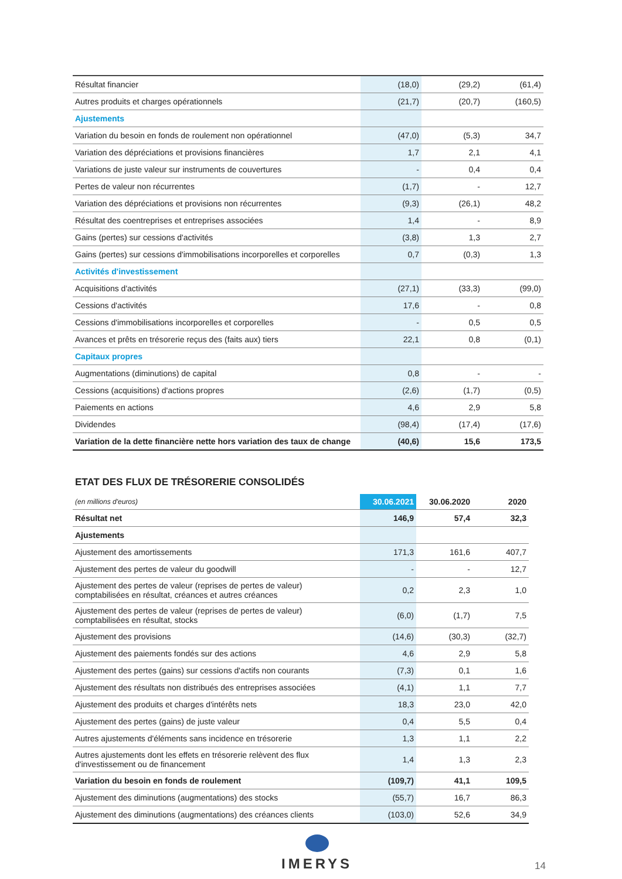| Résultat financier | (18,0) | (29,2) | (61,4) |
| Autres produits et charges opérationnels | (21,7) | (20,7) | (160,5) |
| Ajustements | | | |
| Variation du besoin en fonds de roulement non opérationnel | (47,0) | (5,3) | 34,7 |
| Variation des dépréciations et provisions financières | 1,7 | 2,1 | 4,1 |
| Variations de juste valeur sur instruments de couvertures | - | 0,4 | 0,4 |
| Pertes de valeur non récurrentes | (1,7) | - | 12,7 |
| Variation des dépréciations et provisions non récurrentes | (9,3) | (26,1) | 48,2 |
| Résultat des coentreprises et entreprises associées | 1,4 | - | 8,9 |
| Gains (pertes) sur cessions d'activités | (3,8) | 1,3 | 2,7 |
| Gains (pertes) sur cessions d'immobilisations incorporelles et corporelles | 0,7 | (0,3) | 1,3 |
| Activités d'investissement | | | |
| Acquisitions d'activités | (27,1) | (33,3) | (99,0) |
| Cessions d'activités | 17,6 | - | 0,8 |
| Cessions d'immobilisations incorporelles et corporelles | - | 0,5 | 0,5 |
| Avances et prêts en trésorerie reçus des (faits aux) tiers | 22,1 | 0,8 | (0,1) |
| Capitaux propres | | | |
| Augmentations (diminutions) de capital | 0,8 | - | - |
| Cessions (acquisitions) d'actions propres | (2,6) | (1,7) | (0,5) |
| Paiements en actions | 4,6 | 2,9 | 5,8 |
| Dividendes | (98,4) | (17,4) | (17,6) |
| Variation de la dette financière nette hors variation des taux de change | (40,6) | 15,6 | 173,5 |
ETAT DES FLUX DE TRÉSORERIE CONSOLIDÉS
| (en millions d'euros) | 30.06.2021 | 30.06.2020 | 2020 |
| Résultat net | 146,9 | 57,4 | 32,3 |
| Ajustements | | | |
| Ajustement des amortissements | 171,3 | 161,6 | 407,7 |
| Ajustement des pertes de valeur du goodwill | - | - | 12,7 |
| Ajustement des pertes de valeur (reprises de pertes de valeur) comptabilisées en résultat, créances et autres créances | 0,2 | 2,3 | 1,0 |
| Ajustement des pertes de valeur (reprises de pertes de valeur) comptabilisées en résultat, stocks | (6,0) | (1,7) | 7,5 |
| Ajustement des provisions | (14,6) | (30,3) | (32,7) |
| Ajustement des paiements fondés sur des actions | 4,6 | 2,9 | 5,8 |
| Ajustement des pertes (gains) sur cessions d'actifs non courants | (7,3) | 0,1 | 1,6 |
| Ajustement des résultats non distribués des entreprises associées | (4,1) | 1,1 | 7,7 |
| Ajustement des produits et charges d'intérêts nets | 18,3 | 23,0 | 42,0 |
| Ajustement des pertes (gains) de juste valeur | 0,4 | 5,5 | 0,4 |
| Autres ajustements d'éléments sans incidence en trésorerie | 1,3 | 1,1 | 2,2 |
| Autres ajustements dont les effets en trésorerie relèvent des flux d'investissement ou de financement | 1,4 | 1,3 | 2,3 |
| Variation du besoin en fonds de roulement | (109,7) | 41,1 | 109,5 |
| Ajustement des diminutions (augmentations) des stocks | (55,7) | 16,7 | 86,3 |
| Ajustement des diminutions (augmentations) des créances clients | (103,0) | 52,6 | 34,9 |
IMERYS
14